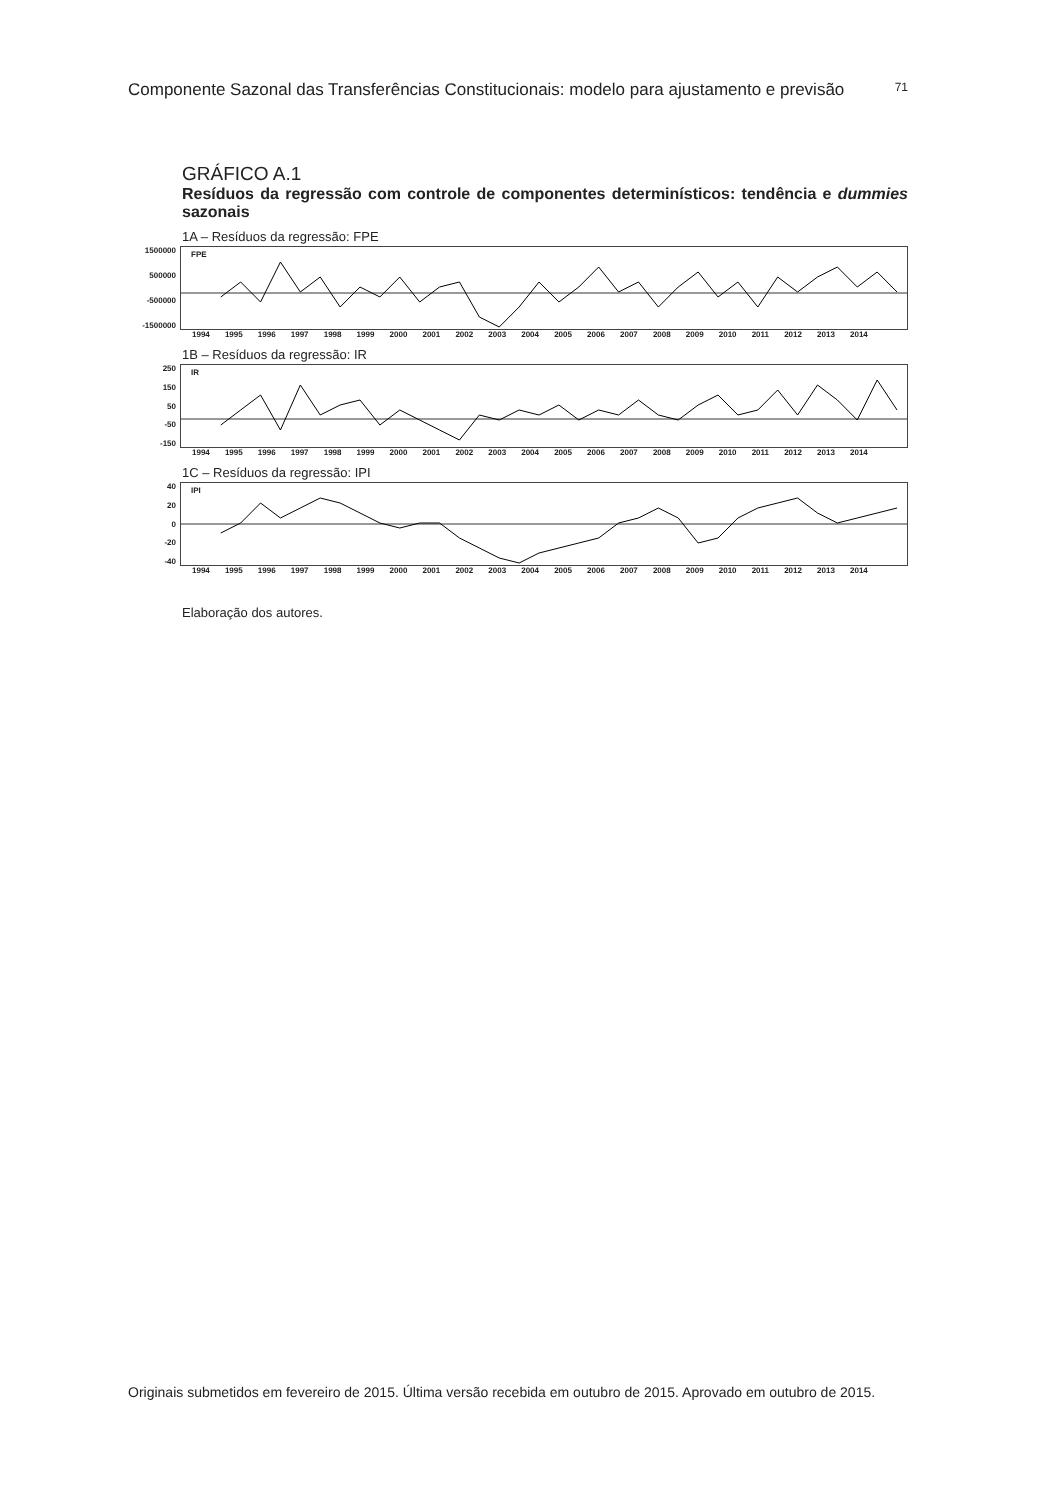Componente Sazonal das Transferências Constitucionais: modelo para ajustamento e previsão 71
GRÁFICO A.1
Resíduos da regressão com controle de componentes determinísticos: tendência e dummies sazonais
1A – Resíduos da regressão: FPE
1500000
500000
-500000
-1500000
FPE
1994 1995 1996 1997 1998 1999 2000 2001 2002 2003 2004 2005 2006 2007 2008 2009 2010 2011 2012 2013 2014
1B – Resíduos da regressão: IR
250
150
50
-50
-150
IR
1994 1995 1996 1997 1998 1999 2000 2001 2002 2003 2004 2005 2006 2007 2008 2009 2010 2011 2012 2013 2014
1C – Resíduos da regressão: IPI
40
20
0
-20
-40
IPI
1994 1995 1996 1997 1998 1999 2000 2001 2002 2003 2004 2005 2006 2007 2008 2009 2010 2011 2012 2013 2014
Elaboração dos autores.
Originais submetidos em fevereiro de 2015. Última versão recebida em outubro de 2015. Aprovado em outubro de 2015.